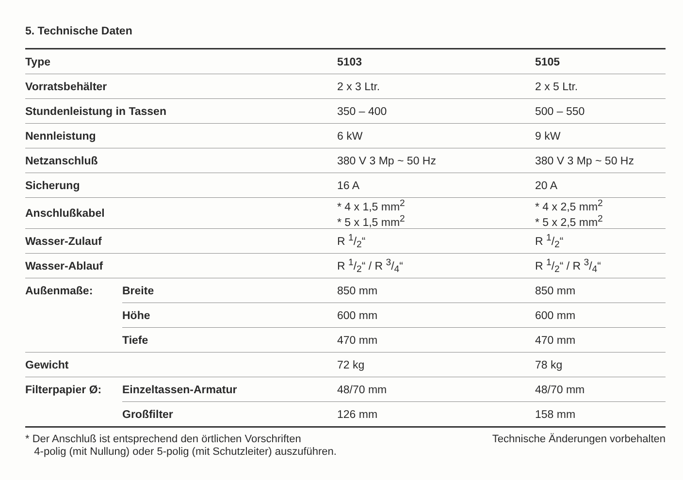5. Technische Daten
| Type | | 5103 | 5105 |
| --- | --- | --- | --- |
| Vorratsbehälter | | 2 x 3 Ltr. | 2 x 5 Ltr. |
| Stundenleistung in Tassen | | 350 – 400 | 500 – 550 |
| Nennleistung | | 6 kW | 9 kW |
| Netzanschluß | | 380 V 3 Mp ~ 50 Hz | 380 V 3 Mp ~ 50 Hz |
| Sicherung | | 16 A | 20 A |
| Anschlußkabel | | * 4 x 1,5 mm<sup>2</sup> * 5 x 1,5 mm<sup>2</sup> | * 4 x 2,5 mm<sup>2</sup> * 5 x 2,5 mm<sup>2</sup> |
| Wasser-Zulauf | | R 1/2“ | R 1/2“ |
| Wasser-Ablauf | | R 1/2“ / R 3/4“ | R 1/2“ / R 3/4“ |
| Außenmaße: | Breite | 850 mm | 850 mm |
| | Höhe | 600 mm | 600 mm |
| | Tiefe | 470 mm | 470 mm |
| Gewicht | | 72 kg | 78 kg |
| Filterpapier Ø: | Einzeltassen-Armatur | 48/70 mm | 48/70 mm |
| | Großfilter | 126 mm | 158 mm |
* Der Anschluß ist entsprechend den örtlichen Vorschriften
4-polig (mit Nullung) oder 5-polig (mit Schutzleiter) auszuführen.
Technische Änderungen vorbehalten